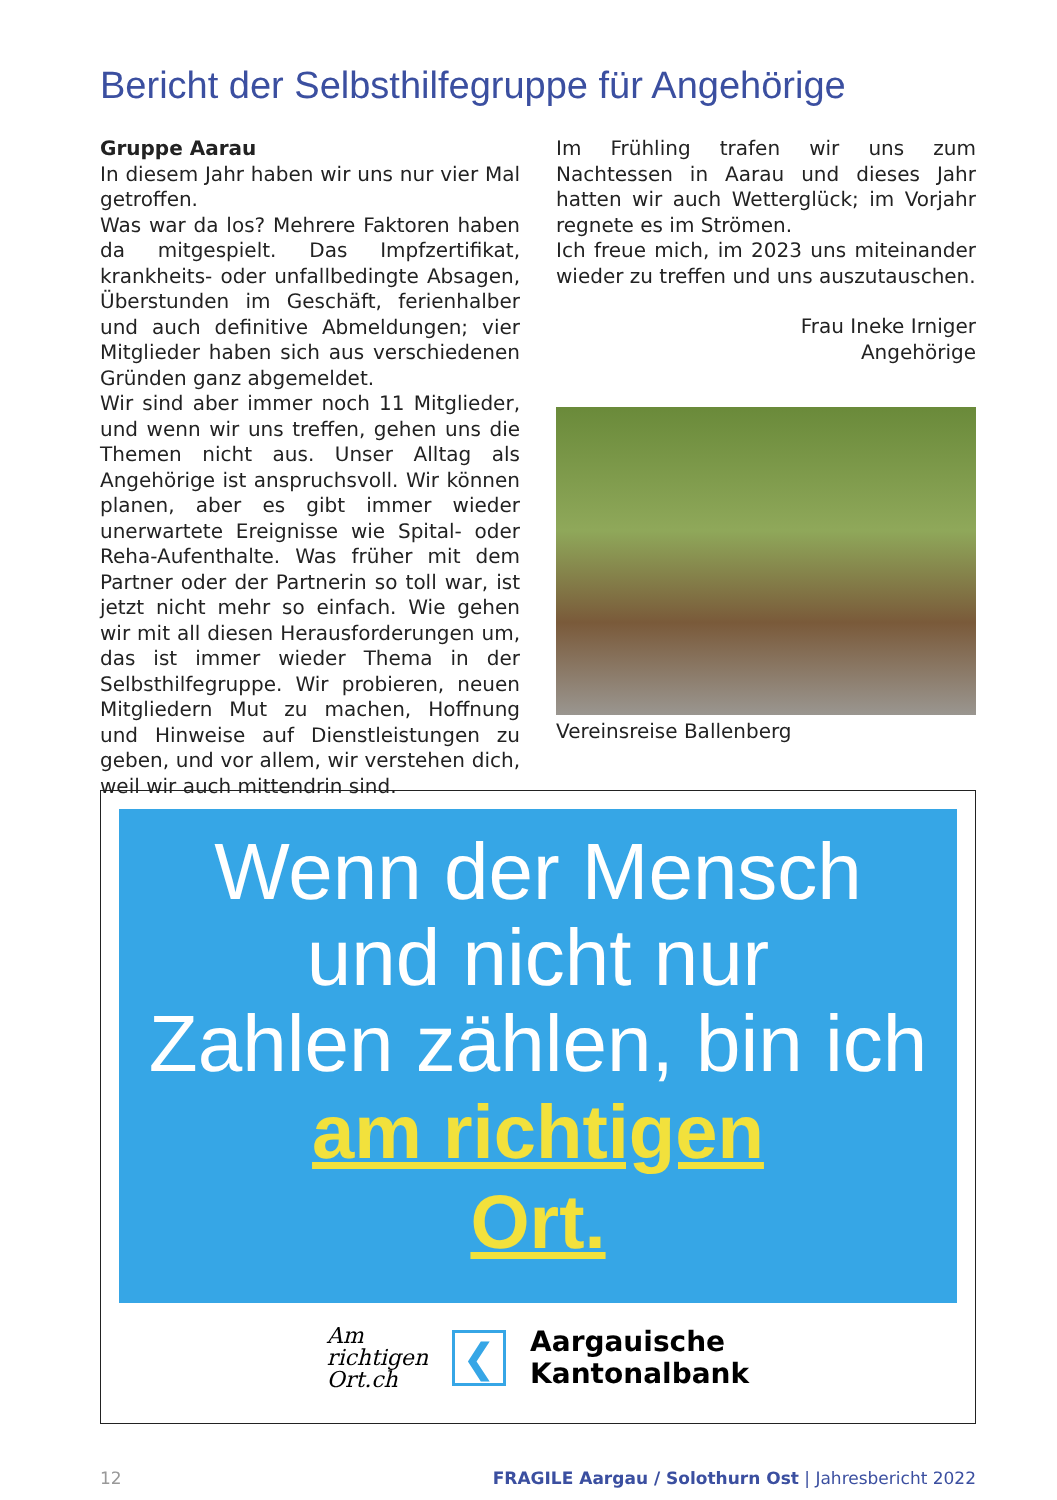Bericht der Selbsthilfegruppe für Angehörige
Gruppe Aarau
In diesem Jahr haben wir uns nur vier Mal getroffen.
Was war da los? Mehrere Faktoren haben da mitgespielt. Das Impfzertifikat, krankheits- oder unfallbedingte Absagen, Überstunden im Geschäft, ferienhalber und auch definitive Abmeldungen; vier Mitglieder haben sich aus verschiedenen Gründen ganz abgemeldet.
Wir sind aber immer noch 11 Mitglieder, und wenn wir uns treffen, gehen uns die Themen nicht aus. Unser Alltag als Angehörige ist anspruchsvoll. Wir können planen, aber es gibt immer wieder unerwartete Ereignisse wie Spital- oder Reha-Aufenthalte. Was früher mit dem Partner oder der Partnerin so toll war, ist jetzt nicht mehr so einfach. Wie gehen wir mit all diesen Herausforderungen um, das ist immer wieder Thema in der Selbsthilfegruppe. Wir probieren, neuen Mitgliedern Mut zu machen, Hoffnung und Hinweise auf Dienstleistungen zu geben, und vor allem, wir verstehen dich, weil wir auch mittendrin sind.
Im Frühling trafen wir uns zum Nachtessen in Aarau und dieses Jahr hatten wir auch Wetterglück; im Vorjahr regnete es im Strömen.
Ich freue mich, im 2023 uns miteinander wieder zu treffen und uns auszutauschen.
Frau Ineke Irniger
Angehörige
Vereinsreise Ballenberg
Wenn der Mensch
und nicht nur
Zahlen zählen, bin ich
am richtigen
Ort.
Am
richtigen
Ort.ch
❮
Aargauische
Kantonalbank
12 FRAGILE Aargau / Solothurn Ost | Jahresbericht 2022